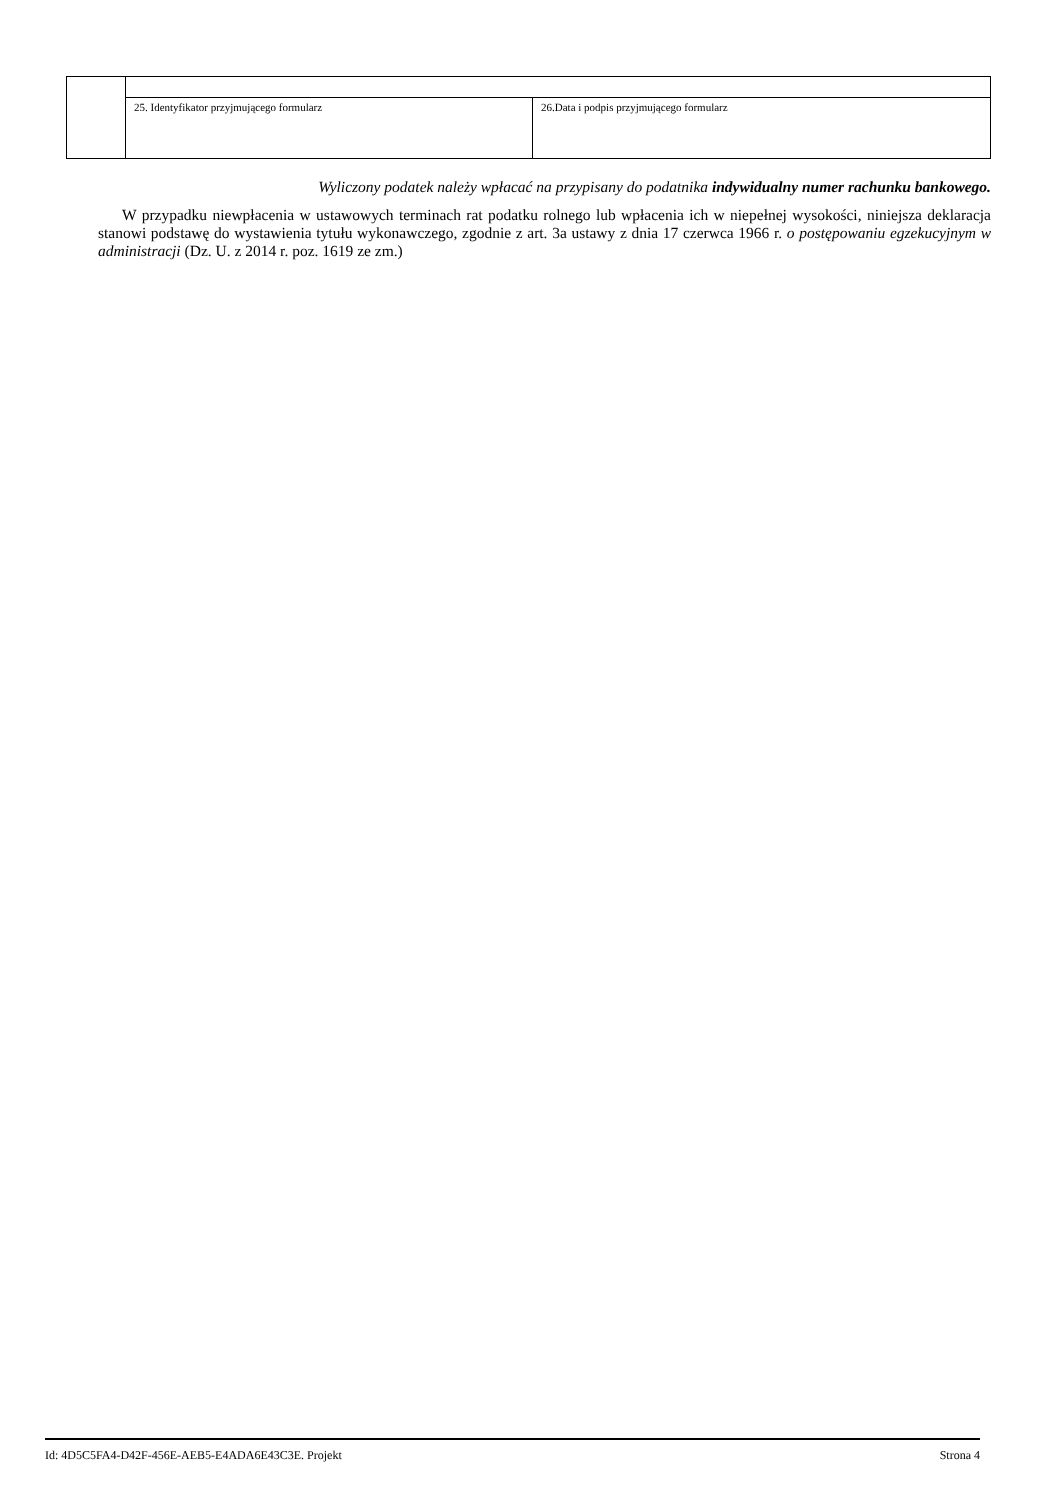| | 25. Identyfikator przyjmującego formularz | 26.Data i podpis przyjmującego formularz |
Wyliczony podatek należy wpłacać na przypisany do podatnika indywidualny numer rachunku bankowego.
W przypadku niewpłacenia w ustawowych terminach rat podatku rolnego lub wpłacenia ich w niepełnej wysokości, niniejsza deklaracja stanowi podstawę do wystawienia tytułu wykonawczego, zgodnie z art. 3a ustawy z dnia 17 czerwca 1966 r. o postępowaniu egzekucyjnym w administracji (Dz. U. z 2014 r. poz. 1619 ze zm.)
Id: 4D5C5FA4-D42F-456E-AEB5-E4ADA6E43C3E. Projekt Strona 4